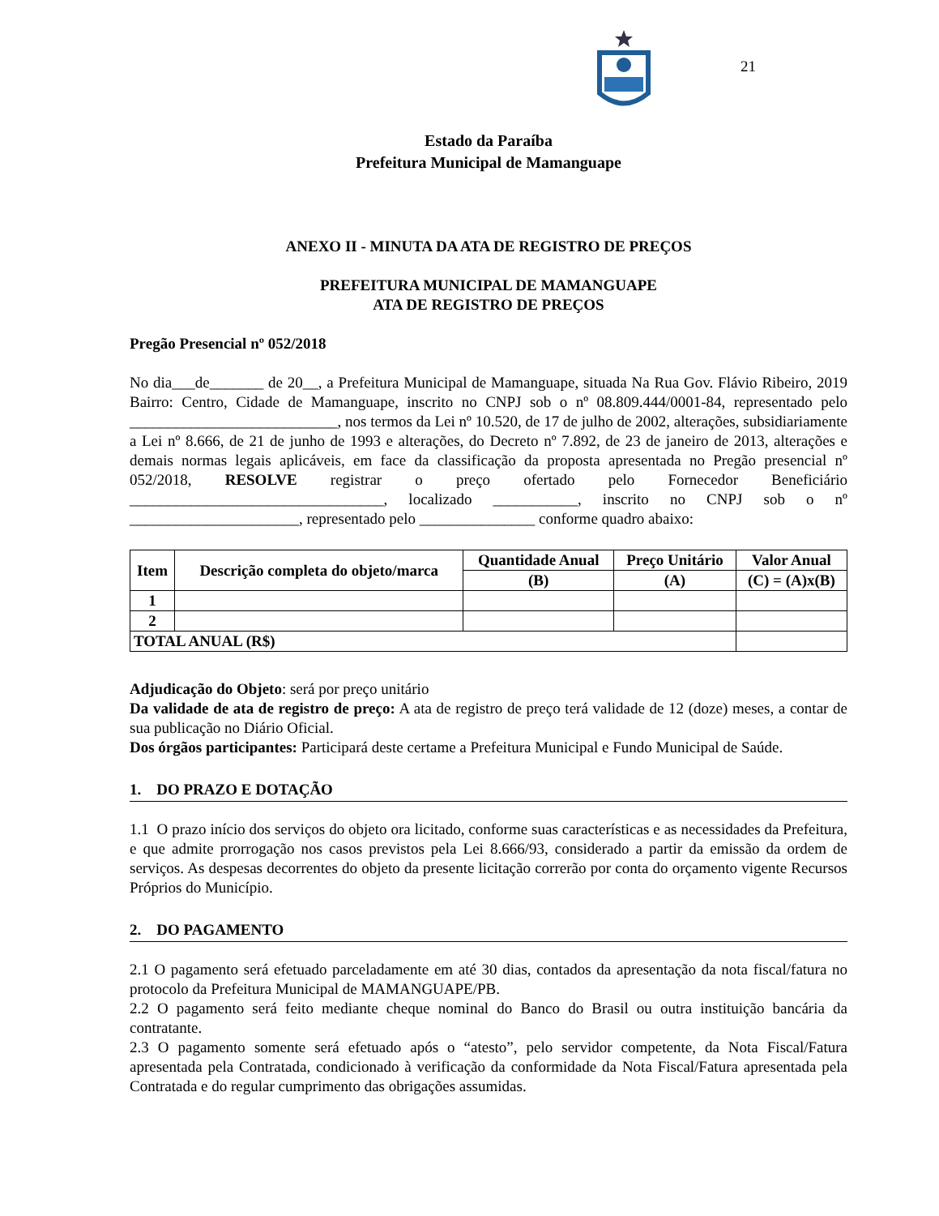21
Estado da Paraíba
Prefeitura Municipal de Mamanguape
ANEXO II - MINUTA DA ATA DE REGISTRO DE PREÇOS
PREFEITURA MUNICIPAL DE MAMANGUAPE
ATA DE REGISTRO DE PREÇOS
Pregão Presencial nº 052/2018
No dia___de_______ de 20__, a Prefeitura Municipal de Mamanguape, situada Na Rua Gov. Flávio Ribeiro, 2019 Bairro: Centro, Cidade de Mamanguape, inscrito no CNPJ sob o nº 08.809.444/0001-84, representado pelo ___________________________, nos termos da Lei nº 10.520, de 17 de julho de 2002, alterações, subsidiariamente a Lei nº 8.666, de 21 de junho de 1993 e alterações, do Decreto nº 7.892, de 23 de janeiro de 2013, alterações e demais normas legais aplicáveis, em face da classificação da proposta apresentada no Pregão presencial nº 052/2018, RESOLVE registrar o preço ofertado pelo Fornecedor Beneficiário _________________________________, localizado ___________, inscrito no CNPJ sob o nº ______________________, representado pelo _______________ conforme quadro abaixo:
| Item | Descrição completa do objeto/marca | Quantidade Anual | Preço Unitário | Valor Anual |
| --- | --- | --- | --- | --- |
| | | (B) | (A) | (C) = (A)x(B) |
| 1 | | | | |
| 2 | | | | |
| TOTAL ANUAL (R$) | | | | |
Adjudicação do Objeto: será por preço unitário
Da validade de ata de registro de preço: A ata de registro de preço terá validade de 12 (doze) meses, a contar de sua publicação no Diário Oficial.
Dos órgãos participantes: Participará deste certame a Prefeitura Municipal e Fundo Municipal de Saúde.
1. DO PRAZO E DOTAÇÃO
1.1 O prazo início dos serviços do objeto ora licitado, conforme suas características e as necessidades da Prefeitura, e que admite prorrogação nos casos previstos pela Lei 8.666/93, considerado a partir da emissão da ordem de serviços. As despesas decorrentes do objeto da presente licitação correrão por conta do orçamento vigente Recursos Próprios do Município.
2. DO PAGAMENTO
2.1 O pagamento será efetuado parceladamente em até 30 dias, contados da apresentação da nota fiscal/fatura no protocolo da Prefeitura Municipal de MAMANGUAPE/PB.
2.2 O pagamento será feito mediante cheque nominal do Banco do Brasil ou outra instituição bancária da contratante.
2.3 O pagamento somente será efetuado após o “atesto”, pelo servidor competente, da Nota Fiscal/Fatura apresentada pela Contratada, condicionado à verificação da conformidade da Nota Fiscal/Fatura apresentada pela Contratada e do regular cumprimento das obrigações assumidas.